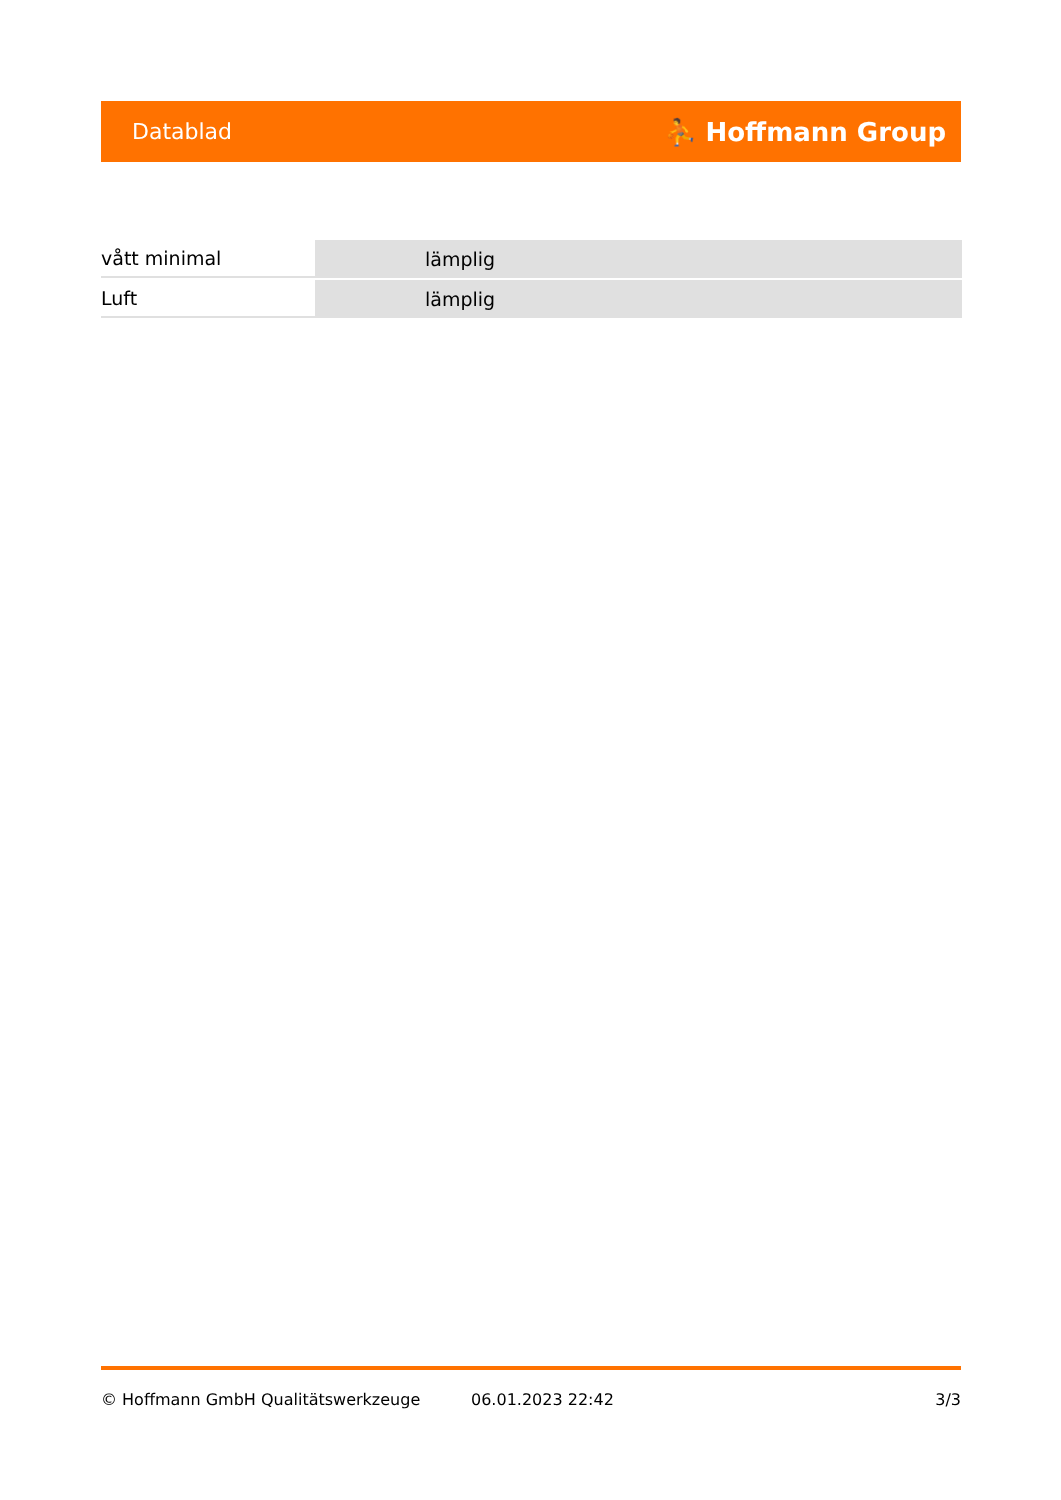Datablad ⛹ Hoffmann Group
| vått minimal | lämplig |
| Luft | lämplig |
© Hoffmann GmbH Qualitätswerkzeuge 06.01.2023 22:42 3/3